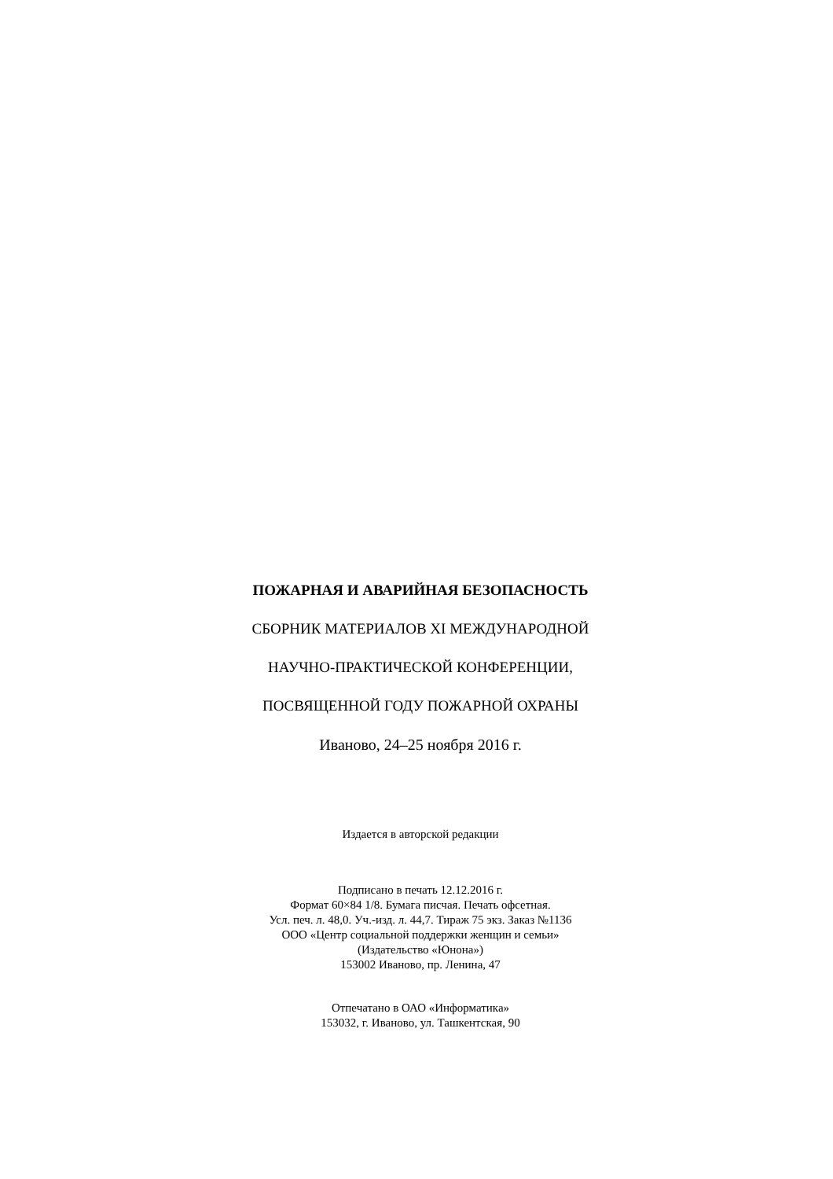ПОЖАРНАЯ И АВАРИЙНАЯ БЕЗОПАСНОСТЬ
СБОРНИК МАТЕРИАЛОВ XI МЕЖДУНАРОДНОЙ
НАУЧНО-ПРАКТИЧЕСКОЙ КОНФЕРЕНЦИИ,
ПОСВЯЩЕННОЙ ГОДУ ПОЖАРНОЙ ОХРАНЫ
Иваново, 24–25 ноября 2016 г.
Издается в авторской редакции
Подписано в печать 12.12.2016 г.
Формат 60×84 1/8. Бумага писчая. Печать офсетная.
Усл. печ. л. 48,0. Уч.-изд. л. 44,7. Тираж 75 экз. Заказ №1136
ООО «Центр социальной поддержки женщин и семьи»
(Издательство «Юнона»)
153002 Иваново, пр. Ленина, 47
Отпечатано в ОАО «Информатика»
153032, г. Иваново, ул. Ташкентская, 90